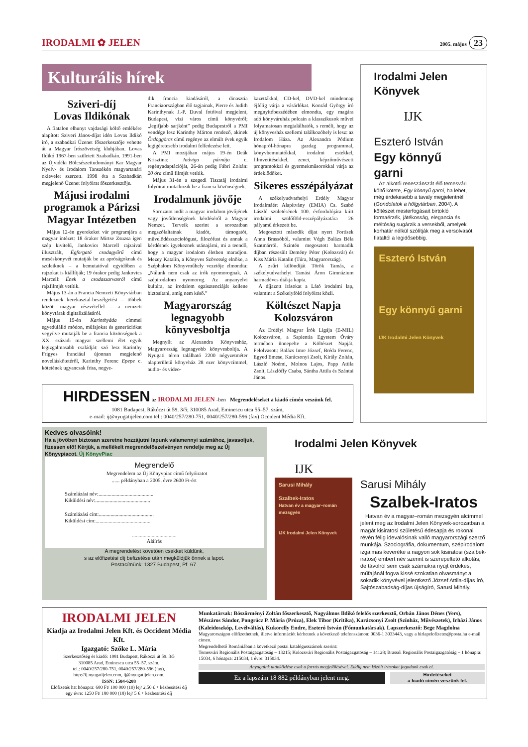IRODALMI ✿ JELEN 2005. május 23
Kulturális hírek
Sziveri-díj
Lovas Ildikónak
A fiatalon elhunyt vajdasági költő emlékére alapított Sziveri János-díjat idén Lovas Ildikó író, a szabadkai Üzenet főszerkesztője vehette át a Magyar Írószövetség klubjában. Lovas Ildikó 1967-ben született Szabadkán. 1991-ben az Újvidéki Bölcsészettudományi Kar Magyar Nyelv- és Irodalom Tanszékén magyartanári oklevelet szerzett. 1998 óta a Szabadkán megjelenő Üzenet folyóirat főszerkesztője.
Májusi irodalmi programok a Párizsi Magyar Intézetben
Május 12-én gyerekeket vár programjára a magyar intézet: 18 órakor Mirtse Zsuzsa igen szép kivitelű, Jankovics Marcell rajzaival illusztrált, Égforgató csodagyűrű című meséskönyvét mutatják be az apróságoknak és szüleiknek – a bemutatóval egyidőben a rajzokat is kiállítják; 19 órakor pedig Jankovics Marcell: Ének a csodaszarvasról című rajzfilmjét vetítik.
Május 13-án a Francia Nemzeti Könyvtárban rendeznek kerekasztal-beszélgetést – többek között magyar részvétellel – a nemzeti könyvtárak digitalizálásáról.
Május 19-én Karinthyáda címmel egyedülálló módon, műfajokat és generációkat vegyítve mutatják be a francia közönségnek a XX. századi magyar szellemi élet egyik legizgalmasabb családját: szó lesz Karinthy Frigyes franciául újonnan megjelenő novelláskötetéről, Karinthy Ferenc Epepe c. kötetének ugyancsak friss, negye-
dik francia kiadásáról, a dinasztia Franciaországban élő tagjainak, Pierre és Judith Karinthynak J.-P. Duval fotóival megjelent, Budapest, vízi város című könyvéről; „legifjabb sarjként” pedig Budapestről a PMI vendége lesz Karinthy Márton rendező, akinek Ördöggörcs című regénye az elmúlt évek egyik legígéretesebb irodalmi felfedezése lett.
A PMI mozijában május 19-én Deák Krisztina: Jadviga párnája c. regényadaptációját, 26-án pedig Fábri Zoltán: 20 óra című filmjét vetítik.
Május 31-én a szegedi Tiszatáj irodalmi folyóirat mutatkozik be a francia közönségnek.
Irodalmunk jövője
Sorozatot indít a magyar irodalom jövőjének vagy jövőtlenségének kérdéséről a Magyar Nemzet. Terveik szerint a sorozatban megszólaltatnak kiadót, támogatót, művelődésszociológust, filozófust és annak a kérdésnek igyekeznek utánajárni, mi a teendő, hogy a magyar irodalom életben maradjon. Mezey Katalin, a Könyves Szövetség elnöke, a Széphalom Könyvműhely vezetője elmondta: „Nálunk nem csak az írók nyomorognak. A szépirodalom nyomorog. Az anyanyelvi kultúra, az irodalom egzisztenciáját kellene biztosítani, amíg nem késő.”
Magyarország legnagyobb könyvesboltja
Megnyílt az Alexandra Könyvesház, Magyarország legnagyobb könyvesboltja. A Nyugati téren található 2200 négyzetméter alapterületű könyvház 28 ezer könyvcímmel, audio- és video-
kazettákkal, CD-kel, DVD-kel mindennap éjfélig várja a vásárlókat. Konrád György író megnyitóbeszédében elmondta, egy magára adó könyváruház polcain a klasszikusok művei folyamatosan megtalálhatók, s reméli, hogy az új könyvesház szellemi találkozóhely is lesz: az Irodalom Háza. Az Alexandra Pódium hónapról-hónapra gazdag programmal, könyvbemutatókkal, irodalmi estekkel, filmvetítésekkel, zenei, képzőművészeti programokkal és gyermekműsorokkal várja az érdeklődőket.
Sikeres esszépályázat
A székelyudvarhelyi Erdély Magyar Irodalmáért Alapítvány (EMIA) Cs. Szabó László születésének 100. évfordulójára kiírt irodalmi szülőföld-esszépályázatára 26 pályamű érkezett be.
Megosztott második díjat nyert Fortisek Anna Brassóból, valamint Végh Balázs Béla Szatmárról. Szintén megosztott harmadik díjban részesült Demény Péter (Kolozsvár) és Kiss Mária Katalin (Túra, Magyarország).
A zsűri különdíját Török Tamás, a székelyudvarhelyi Tamási Áron Gimnázium harmadéves diákja kapta.
A díjazott írásokat a Látó irodalmi lap, valamint a Székelyföld folyóirat közli.
Költészet Napja Kolozsváron
Az Erdélyi Magyar Írók Ligája (E-MIL) Kolozsváron, a Sapientia Egyetem Óváry termében ünnepelte a Költészet Napját. Felolvasott: Balázs Imre József, Bréda Ferenc, Egyed Emese, Karácsonyi Zsolt, Király Zoltán, László Noémi, Molnos Lajos, Papp Attila Zsolt, Lászlóffy Csaba, Sántha Attila és Szántai János.
HIRDESSEN az IRODALMI JELEN -ben Megrendeléseket a kiadó címén veszünk fel.
1081 Budapest, Rákóczi út 59. 3/5; 310085 Arad, Eminescu utca 55–57. szám,
e-mail: ij@nyugatijelen.com tel.: 0040/257/280-751, 0040/257/280-596 (fax) Occident Média Kft.
Irodalmi Jelen Könyvek
IJK
Eszteró István
Egy könnyű garni
Az alkotói reneszánszát élő temesvári költő kötete, Egy könnyű garni, ha lehet, még érdekesebb a tavaly megjelentnél (Gondolatok a hölgytárban, 2004). A költészet mesterfogásait birtokló formaérzék, játékosság, elegancia és méltóság sugárzik a versekből, amelyek korhatár nélkül szólítják meg a versolvasót fiataltól a legidősebbig.
Eszteró István
Egy könnyű garni
IJK Irodalmi Jelen Könyvek
Kedves olvasóink!
Ha a jövőben biztosan szeretne hozzájutni lapunk valamennyi számához, javasoljuk, fizessen elő! Kérjük, a mellékelt megrendelőszelvényen rendelje meg az Új Könyvpiacot. Új KönyvPiac
Megrendelő
Megrendelem az Új Könyvpiac című folyóiratot
...... példányban a 2005. évre 2600 Ft-ért
Számlázási név:..........................................
Kiküldési név:..........................................
Számlázási cím:..........................................
Kiküldési cím:..........................................
..................................
Aláírás
A megrendelést követően csekket küldünk,
s az előfizetési díj befizetése után megküldjük önnek a lapot.
Postacímünk: 1327 Budapest, Pf. 67.
Irodalmi Jelen Könyvek
IJK
Sarusi Mihály
Szalbek-Iratos
Hatvan év a magyar–román mezsgyén
IJK Irodalmi Jelen Könyvek
Sarusi Mihály
Szalbek-Iratos
Hatvan év a magyar–román mezsgyén alcímmel jelent meg az Irodalmi Jelen Könyvek-sorozatban a magát kisiratosi születésű édesapja és rokonai révén félig idevalósinak valló magyarországi szerző munkája. Szociográfia, dokumentum, szépirodalom izgalmas keveréke a nagyon sok kisiratosi (szalbek-iratosi) embert név szerint is szerepeltető alkotás, de távolról sem csak számukra nyújt érdekes, műfajánál fogva kissé szokatlan olvasmányt a sokadik könyvével jelentkező József Attila-díjas író, Sajtószabadság-díjas újságíró, Sarusi Mihály.
IRODALMI JELEN
Kiadja az Irodalmi Jelen Kft. és Occident Média Kft.
Igazgató: Szőke L. Mária
Szerkesztőség és kiadó: 1081 Budapest, Rákóczi út 59. 3/5
310085 Arad, Eminescu utca 55–57. szám,
tel.: 0040/257/280-751, 0040/257/280-596 (fax),
http://ij.nyugatijelen.com, ij@nyugatijelen.com.
ISSN: 1584-6288
Előfizetés hat hónapra: 680 Ft/ 100 000 (10) lej/ 2,50 € + kézbesítési díj
egy évre: 1250 Ft/ 180 000 (18) lej/ 5 € + kézbesítési díj
Munkatársak: Böszörményi Zoltán főszerkesztő, Nagyálmos Ildikó felelős szerkesztő, Orbán János Dénes (Vers), Mészáros Sándor, Pongrácz P. Mária (Próza), Elek Tibor (Kritika), Karácsonyi Zsolt (Színház, Művészetek), Irházi János (Kaleidoszkóp, Levélváltás), Kukorelly Endre, Eszteró István (Főmunkatársak). Lapszerkesztő: Bege Magdolna
Magyarországon előfizethetnek, illetve információt kérhetnek a következő telefonszámon: 0036-1 3033443, vagy a hirlapelofizetes@posta.hu e-mail címen.
Megrendelhető Romániában a következő postai katalógusszámok szerint:
Temesvári Regionális Postaigazgatóság – 13215; Kolozsvári Regionális Postaigazgatóság – 14128; Brassói Regionális Postaigazgatóság – 1 hónapra: 15034, 6 hónapra: 215034, 1 évre: 315034.
Anyagaink utánközlése csak a forrás megjelölésével. Eddig nem közölt írásokat fogadunk csak el.
Ez a lapszám 18 882 példányban jelent meg.
Hirdetéseket
a kiadó címén veszünk fel.